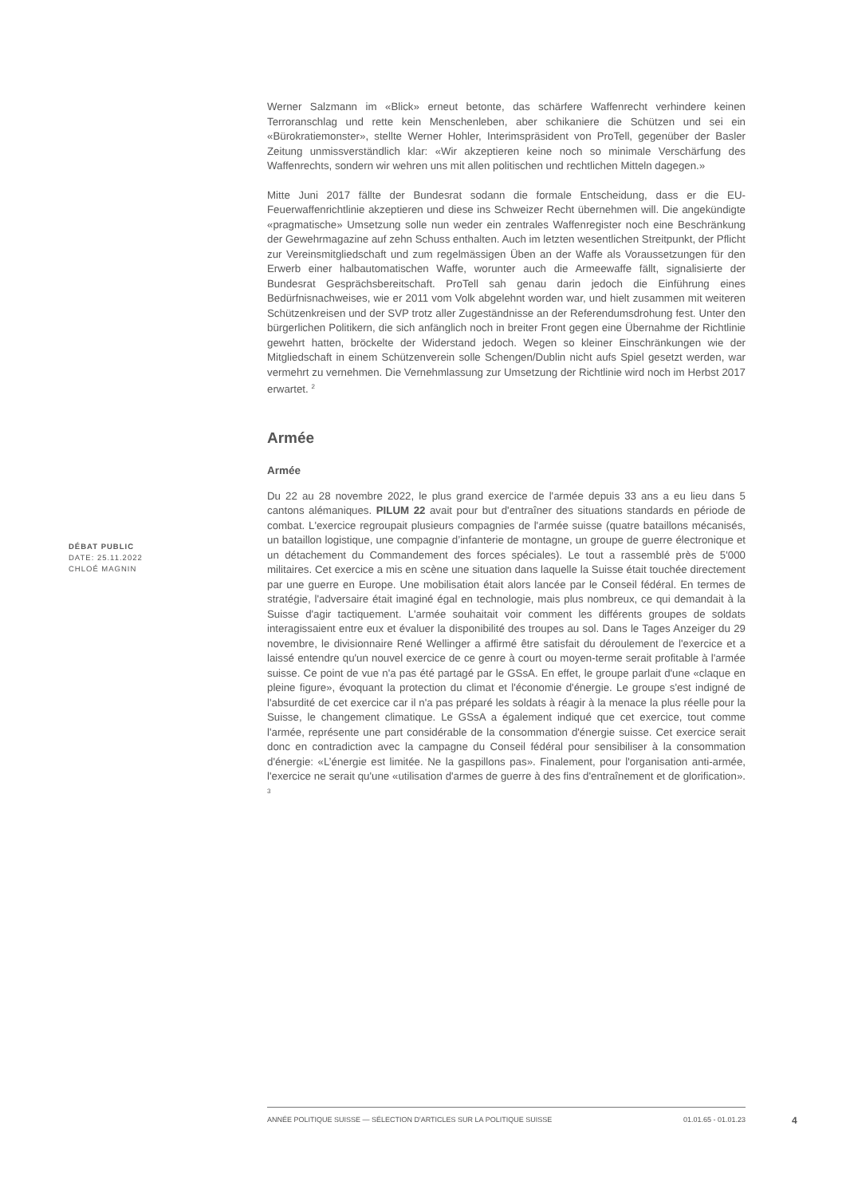Werner Salzmann im «Blick» erneut betonte, das schärfere Waffenrecht verhindere keinen Terroranschlag und rette kein Menschenleben, aber schikaniere die Schützen und sei ein «Bürokratiemonster», stellte Werner Hohler, Interimspräsident von ProTell, gegenüber der Basler Zeitung unmissverständlich klar: «Wir akzeptieren keine noch so minimale Verschärfung des Waffenrechts, sondern wir wehren uns mit allen politischen und rechtlichen Mitteln dagegen.»
Mitte Juni 2017 fällte der Bundesrat sodann die formale Entscheidung, dass er die EU-Feuerwaffenrichtlinie akzeptieren und diese ins Schweizer Recht übernehmen will. Die angekündigte «pragmatische» Umsetzung solle nun weder ein zentrales Waffenregister noch eine Beschränkung der Gewehrmagazine auf zehn Schuss enthalten. Auch im letzten wesentlichen Streitpunkt, der Pflicht zur Vereinsmitgliedschaft und zum regelmässigen Üben an der Waffe als Voraussetzungen für den Erwerb einer halbautomatischen Waffe, worunter auch die Armeewaffe fällt, signalisierte der Bundesrat Gesprächsbereitschaft. ProTell sah genau darin jedoch die Einführung eines Bedürfnisnachweises, wie er 2011 vom Volk abgelehnt worden war, und hielt zusammen mit weiteren Schützenkreisen und der SVP trotz aller Zugeständnisse an der Referendumsdrohung fest. Unter den bürgerlichen Politikern, die sich anfänglich noch in breiter Front gegen eine Übernahme der Richtlinie gewehrt hatten, bröckelte der Widerstand jedoch. Wegen so kleiner Einschränkungen wie der Mitgliedschaft in einem Schützenverein solle Schengen/Dublin nicht aufs Spiel gesetzt werden, war vermehrt zu vernehmen. Die Vernehmlassung zur Umsetzung der Richtlinie wird noch im Herbst 2017 erwartet. <sup>2</sup>
Armée
Armée
Du 22 au 28 novembre 2022, le plus grand exercice de l'armée depuis 33 ans a eu lieu dans 5 cantons alémaniques. PILUM 22 avait pour but d'entraîner des situations standards en période de combat. L'exercice regroupait plusieurs compagnies de l'armée suisse (quatre bataillons mécanisés, un bataillon logistique, une compagnie d’infanterie de montagne, un groupe de guerre électronique et un détachement du Commandement des forces spéciales). Le tout a rassemblé près de 5'000 militaires. Cet exercice a mis en scène une situation dans laquelle la Suisse était touchée directement par une guerre en Europe. Une mobilisation était alors lancée par le Conseil fédéral. En termes de stratégie, l'adversaire était imaginé égal en technologie, mais plus nombreux, ce qui demandait à la Suisse d'agir tactiquement. L'armée souhaitait voir comment les différents groupes de soldats interagissaient entre eux et évaluer la disponibilité des troupes au sol. Dans le Tages Anzeiger du 29 novembre, le divisionnaire René Wellinger a affirmé être satisfait du déroulement de l'exercice et a laissé entendre qu'un nouvel exercice de ce genre à court ou moyen-terme serait profitable à l'armée suisse. Ce point de vue n'a pas été partagé par le GSsA. En effet, le groupe parlait d'une «claque en pleine figure», évoquant la protection du climat et l'économie d'énergie. Le groupe s'est indigné de l'absurdité de cet exercice car il n'a pas préparé les soldats à réagir à la menace la plus réelle pour la Suisse, le changement climatique. Le GSsA a également indiqué que cet exercice, tout comme l'armée, représente une part considérable de la consommation d'énergie suisse. Cet exercice serait donc en contradiction avec la campagne du Conseil fédéral pour sensibiliser à la consommation d'énergie: «L’énergie est limitée. Ne la gaspillons pas». Finalement, pour l'organisation anti-armée, l'exercice ne serait qu'une «utilisation d'armes de guerre à des fins d'entraînement et de glorification». <sup>3</sup>
DÉBAT PUBLIC
DATE: 25.11.2022
CHLOÉ MAGNIN
ANNÉE POLITIQUE SUISSE — SÉLECTION D'ARTICLES SUR LA POLITIQUE SUISSE 01.01.65 - 01.01.23
4